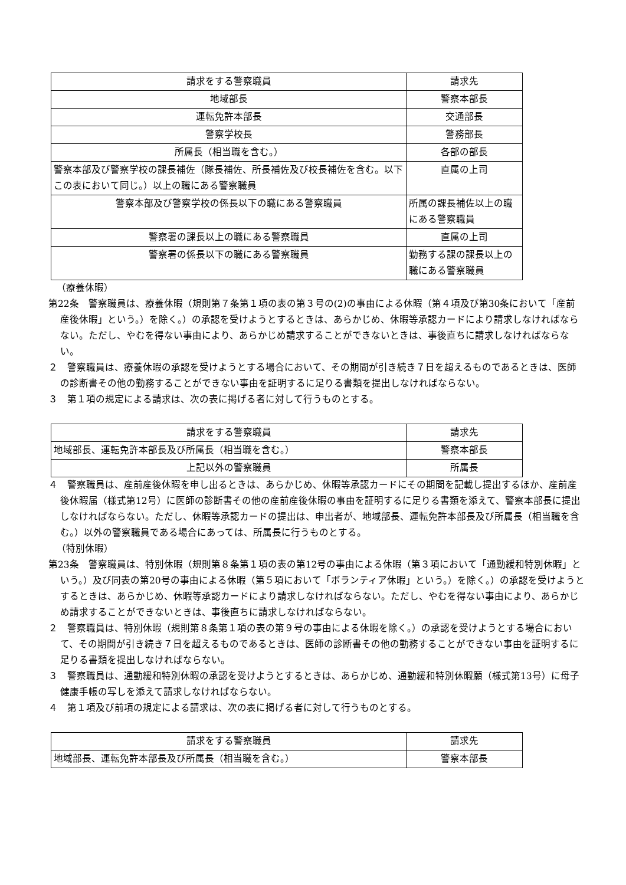| 請求をする警察職員 | 請求先 |
| 地域部長 | 警察本部長 |
| 運転免許本部長 | 交通部長 |
| 警察学校長 | 警務部長 |
| 所属長（相当職を含む。） | 各部の部長 |
| 警察本部及び警察学校の課長補佐（隊長補佐、所長補佐及び校長補佐を含む。以下この表において同じ。）以上の職にある警察職員 | 直属の上司 |
| 警察本部及び警察学校の係長以下の職にある警察職員 | 所属の課長補佐以上の職にある警察職員 |
| 警察署の課長以上の職にある警察職員 | 直属の上司 |
| 警察署の係長以下の職にある警察職員 | 勤務する課の課長以上の職にある警察職員 |
（療養休暇）
第22条　警察職員は、療養休暇（規則第７条第１項の表の第３号の(2)の事由による休暇（第４項及び第30条において「産前産後休暇」という。）を除く。）の承認を受けようとするときは、あらかじめ、休暇等承認カードにより請求しなければならない。ただし、やむを得ない事由により、あらかじめ請求することができないときは、事後直ちに請求しなければならない。
２　警察職員は、療養休暇の承認を受けようとする場合において、その期間が引き続き７日を超えるものであるときは、医師の診断書その他の勤務することができない事由を証明するに足りる書類を提出しなければならない。
３　第１項の規定による請求は、次の表に掲げる者に対して行うものとする。
| 請求をする警察職員 | 請求先 |
| 地域部長、運転免許本部長及び所属長（相当職を含む。） | 警察本部長 |
| 上記以外の警察職員 | 所属長 |
４　警察職員は、産前産後休暇を申し出るときは、あらかじめ、休暇等承認カードにその期間を記載し提出するほか、産前産後休暇届（様式第12号）に医師の診断書その他の産前産後休暇の事由を証明するに足りる書類を添えて、警察本部長に提出しなければならない。ただし、休暇等承認カードの提出は、申出者が、地域部長、運転免許本部長及び所属長（相当職を含む。）以外の警察職員である場合にあっては、所属長に行うものとする。
（特別休暇）
第23条　警察職員は、特別休暇（規則第８条第１項の表の第12号の事由による休暇（第３項において「通勤緩和特別休暇」という。）及び同表の第20号の事由による休暇（第５項において「ボランティア休暇」という。）を除く。）の承認を受けようとするときは、あらかじめ、休暇等承認カードにより請求しなければならない。ただし、やむを得ない事由により、あらかじめ請求することができないときは、事後直ちに請求しなければならない。
２　警察職員は、特別休暇（規則第８条第１項の表の第９号の事由による休暇を除く。）の承認を受けようとする場合において、その期間が引き続き７日を超えるものであるときは、医師の診断書その他の勤務することができない事由を証明するに足りる書類を提出しなければならない。
３　警察職員は、通勤緩和特別休暇の承認を受けようとするときは、あらかじめ、通勤緩和特別休暇願（様式第13号）に母子健康手帳の写しを添えて請求しなければならない。
４　第１項及び前項の規定による請求は、次の表に掲げる者に対して行うものとする。
| 請求をする警察職員 | 請求先 |
| 地域部長、運転免許本部長及び所属長（相当職を含む。） | 警察本部長 |